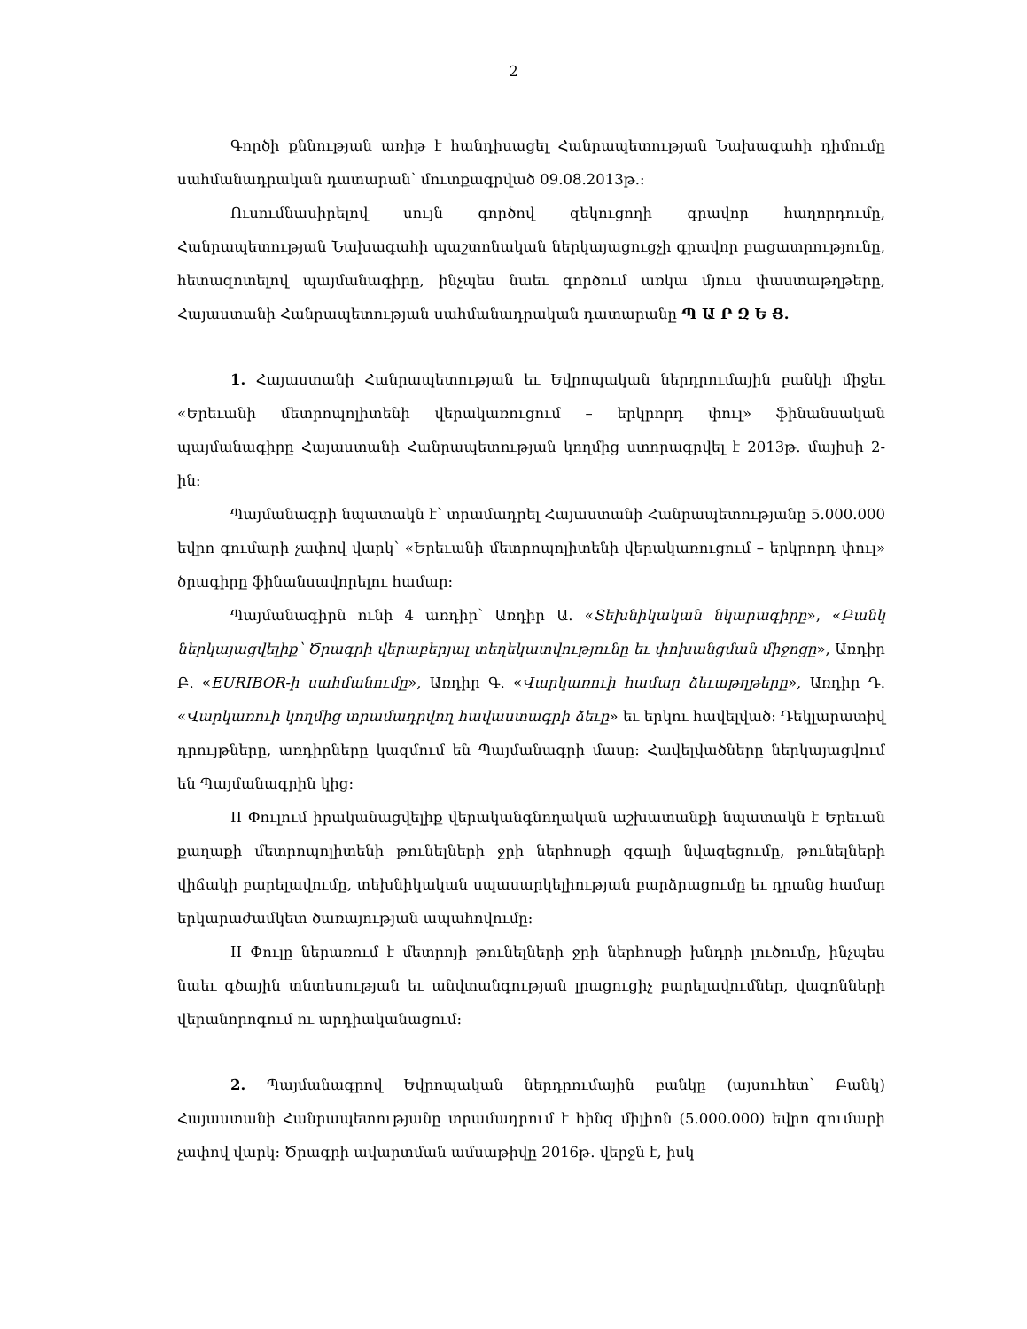2
Գործի քննության առիթ է հանդիսացել Հանրապետության Նախագահի դիմումը սահմանադրական դատարան՝ մուտքագրված 09.08.2013թ.:
Ուսումնասիրելով սույն գործով զեկուցողի գրավոր հաղորդումը, Հանրապետության Նախագահի պաշտոնական ներկայացուցչի գրավոր բացատրությունը, հետազոտելով պայմանագիրը, ինչպես նաեւ գործում առկա մյուս փաստաթղթերը, Հայաստանի Հանրապետության սահմանադրական դատարանը Պ Ա Ր Զ Ե Ց.
1. Հայաստանի Հանրապետության եւ Եվրոպական ներդրումային բանկի միջեւ «Երեւանի մետրոպոլիտենի վերակառուցում – երկրորդ փուլ» ֆինանսական պայմանագիրը Հայաստանի Հանրապետության կողմից ստորագրվել է 2013թ. մայիսի 2-ին:
Պայմանագրի նպատակն է՝ տրամադրել Հայաստանի Հանրապետությանը 5.000.000 եվրո գումարի չափով վարկ՝ «Երեւանի մետրոպոլիտենի վերակառուցում – երկրորդ փուլ» ծրագիրը ֆինանսավորելու համար:
Պայմանագիրն ունի 4 առդիր՝ Առդիր Ա. «Տեխնիկական նկարագիրը», «Բանկ ներկայացվելիք՝ Ծրագրի վերաբերյալ տեղեկատվությունը եւ փոխանցման միջոցը», Առդիր Բ. «EURIBOR-ի սահմանումը», Առդիր Գ. «Վարկառուի համար ձեւաթղթերը», Առդիր Դ. «Վարկառուի կողմից տրամադրվող հավաստագրի ձեւը» եւ երկու հավելված: Դեկլարատիվ դրույթները, առդիրները կազմում են Պայմանագրի մասը: Հավելվածները ներկայացվում են Պայմանագրին կից:
II Փուլում իրականացվելիք վերականգնողական աշխատանքի նպատակն է Երեւան քաղաքի մետրոպոլիտենի թունելների ջրի ներհոսքի զգալի նվազեցումը, թունելների վիճակի բարելավումը, տեխնիկական սպասարկելիության բարձրացումը եւ դրանց համար երկարաժամկետ ծառայության ապահովումը:
II Փուլը ներառում է մետրոյի թունելների ջրի ներհոսքի խնդրի լուծումը, ինչպես նաեւ գծային տնտեսության եւ անվտանգության լրացուցիչ բարելավումներ, վագոնների վերանորոգում ու արդիականացում:
2. Պայմանագրով Եվրոպական ներդրումային բանկը (այսուհետ՝ Բանկ) Հայաստանի Հանրապետությանը տրամադրում է հինգ միլիոն (5.000.000) եվրո գումարի չափով վարկ: Ծրագրի ավարտման ամսաթիվը 2016թ. վերջն է, իսկ